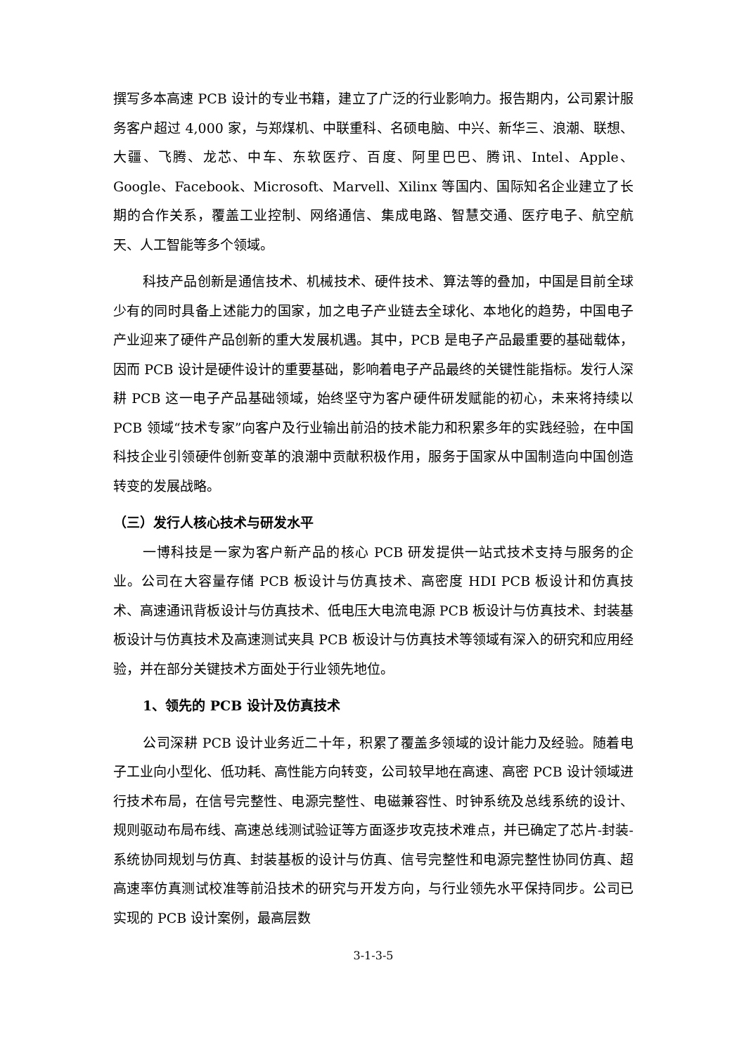撰写多本高速 PCB 设计的专业书籍，建立了广泛的行业影响力。报告期内，公司累计服务客户超过 4,000 家，与郑煤机、中联重科、名硕电脑、中兴、新华三、浪潮、联想、大疆、飞腾、龙芯、中车、东软医疗、百度、阿里巴巴、腾讯、Intel、Apple、Google、Facebook、Microsoft、Marvell、Xilinx 等国内、国际知名企业建立了长期的合作关系，覆盖工业控制、网络通信、集成电路、智慧交通、医疗电子、航空航天、人工智能等多个领域。
科技产品创新是通信技术、机械技术、硬件技术、算法等的叠加，中国是目前全球少有的同时具备上述能力的国家，加之电子产业链去全球化、本地化的趋势，中国电子产业迎来了硬件产品创新的重大发展机遇。其中，PCB 是电子产品最重要的基础载体，因而 PCB 设计是硬件设计的重要基础，影响着电子产品最终的关键性能指标。发行人深耕 PCB 这一电子产品基础领域，始终坚守为客户硬件研发赋能的初心，未来将持续以 PCB 领域“技术专家”向客户及行业输出前沿的技术能力和积累多年的实践经验，在中国科技企业引领硬件创新变革的浪潮中贡献积极作用，服务于国家从中国制造向中国创造转变的发展战略。
（三）发行人核心技术与研发水平
一博科技是一家为客户新产品的核心 PCB 研发提供一站式技术支持与服务的企业。公司在大容量存储 PCB 板设计与仿真技术、高密度 HDI PCB 板设计和仿真技术、高速通讯背板设计与仿真技术、低电压大电流电源 PCB 板设计与仿真技术、封装基板设计与仿真技术及高速测试夹具 PCB 板设计与仿真技术等领域有深入的研究和应用经验，并在部分关键技术方面处于行业领先地位。
1、领先的 PCB 设计及仿真技术
公司深耕 PCB 设计业务近二十年，积累了覆盖多领域的设计能力及经验。随着电子工业向小型化、低功耗、高性能方向转变，公司较早地在高速、高密 PCB 设计领域进行技术布局，在信号完整性、电源完整性、电磁兼容性、时钟系统及总线系统的设计、规则驱动布局布线、高速总线测试验证等方面逐步攻克技术难点，并已确定了芯片-封装-系统协同规划与仿真、封装基板的设计与仿真、信号完整性和电源完整性协同仿真、超高速率仿真测试校准等前沿技术的研究与开发方向，与行业领先水平保持同步。公司已实现的 PCB 设计案例，最高层数
3-1-3-5